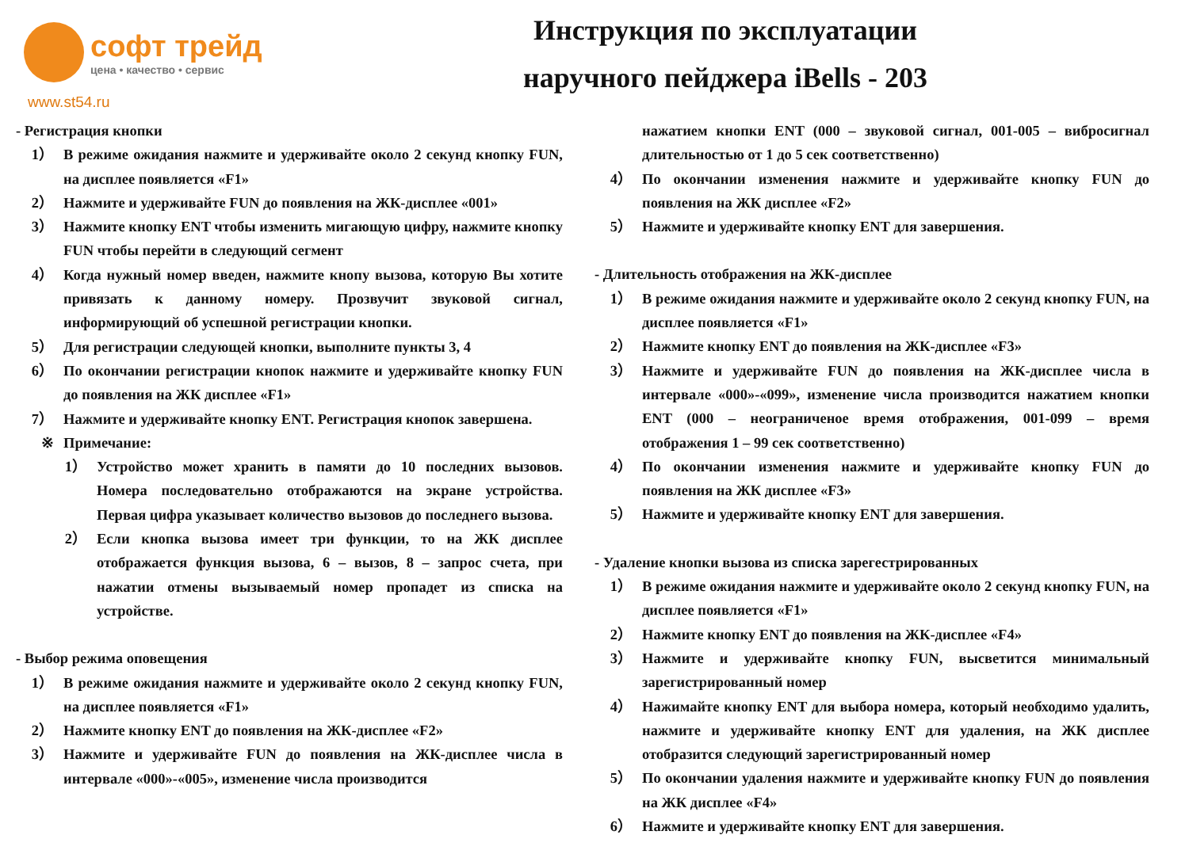софт трейд
цена • качество • сервис
www.st54.ru
Инструкция по эксплуатации
наручного пейджера iBells - 203
- Регистрация кнопки
1） В режиме ожидания нажмите и удерживайте около 2 секунд кнопку FUN, на дисплее появляется «F1»
2） Нажмите и удерживайте FUN до появления на ЖК-дисплее «001»
3） Нажмите кнопку ENT чтобы изменить мигающую цифру, нажмите кнопку FUN чтобы перейти в следующий сегмент
4） Когда нужный номер введен, нажмите кнопу вызова, которую Вы хотите привязать к данному номеру. Прозвучит звуковой сигнал, информирующий об успешной регистрации кнопки.
5） Для регистрации следующей кнопки, выполните пункты 3, 4
6） По окончании регистрации кнопок нажмите и удерживайте кнопку FUN до появления на ЖК дисплее «F1»
7） Нажмите и удерживайте кнопку ENT. Регистрация кнопок завершена.
※ Примечание:
1） Устройство может хранить в памяти до 10 последних вызовов. Номера последовательно отображаются на экране устройства. Первая цифра указывает количество вызовов до последнего вызова.
2） Если кнопка вызова имеет три функции, то на ЖК дисплее отображается функция вызова, 6 – вызов, 8 – запрос счета, при нажатии отмены вызываемый номер пропадет из списка на устройстве.
- Выбор режима оповещения
1） В режиме ожидания нажмите и удерживайте около 2 секунд кнопку FUN, на дисплее появляется «F1»
2） Нажмите кнопку ENT до появления на ЖК-дисплее «F2»
3） Нажмите и удерживайте FUN до появления на ЖК-дисплее числа в интервале «000»-«005», изменение числа производится
нажатием кнопки ENT (000 – звуковой сигнал, 001-005 – вибросигнал длительностью от 1 до 5 сек соответственно)
4） По окончании изменения нажмите и удерживайте кнопку FUN до появления на ЖК дисплее «F2»
5） Нажмите и удерживайте кнопку ENT для завершения.
- Длительность отображения на ЖК-дисплее
1） В режиме ожидания нажмите и удерживайте около 2 секунд кнопку FUN, на дисплее появляется «F1»
2） Нажмите кнопку ENT до появления на ЖК-дисплее «F3»
3） Нажмите и удерживайте FUN до появления на ЖК-дисплее числа в интервале «000»-«099», изменение числа производится нажатием кнопки ENT (000 – неограниченое время отображения, 001-099 – время отображения 1 – 99 сек соответственно)
4） По окончании изменения нажмите и удерживайте кнопку FUN до появления на ЖК дисплее «F3»
5） Нажмите и удерживайте кнопку ENT для завершения.
- Удаление кнопки вызова из списка зарегестрированных
1） В режиме ожидания нажмите и удерживайте около 2 секунд кнопку FUN, на дисплее появляется «F1»
2） Нажмите кнопку ENT до появления на ЖК-дисплее «F4»
3） Нажмите и удерживайте кнопку FUN, высветится минимальный зарегистрированный номер
4） Нажимайте кнопку ENT для выбора номера, который необходимо удалить, нажмите и удерживайте кнопку ENT для удаления, на ЖК дисплее отобразится следующий зарегистрированный номер
5） По окончании удаления нажмите и удерживайте кнопку FUN до появления на ЖК дисплее «F4»
6） Нажмите и удерживайте кнопку ENT для завершения.